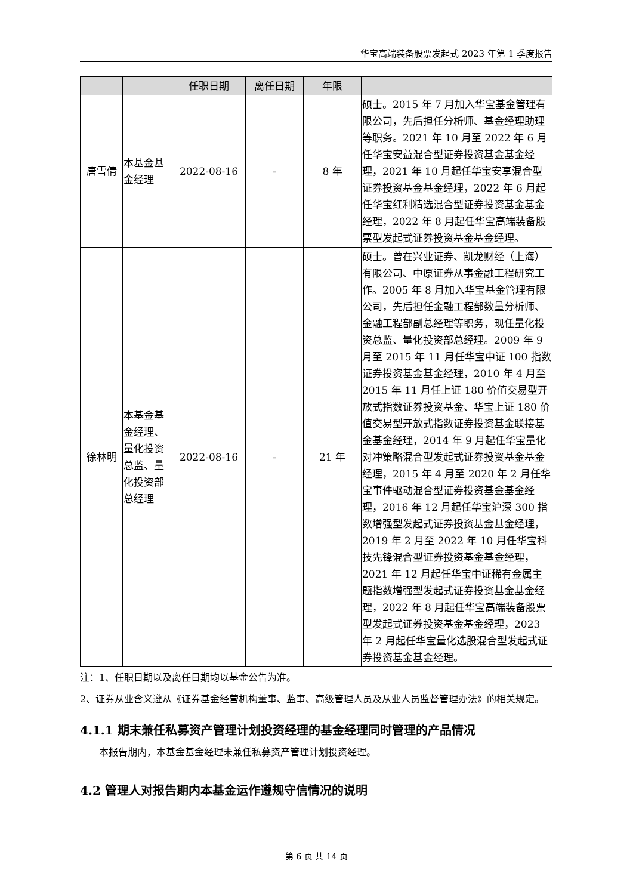华宝高端装备股票发起式 2023 年第 1 季度报告
| | | 任职日期 | 离任日期 | 年限 | |
| --- | --- | --- | --- | --- | --- |
| 唐雪倩 | 本基金基金经理 | 2022-08-16 | - | 8 年 | 硕士。2015 年 7 月加入华宝基金管理有限公司，先后担任分析师、基金经理助理等职务。2021 年 10 月至 2022 年 6 月任华宝安益混合型证券投资基金基金经理，2021 年 10 月起任华宝安享混合型证券投资基金基金经理，2022 年 6 月起任华宝红利精选混合型证券投资基金基金经理，2022 年 8 月起任华宝高端装备股票型发起式证券投资基金基金经理。 |
| 徐林明 | 本基金基金经理、量化投资总监、量化投资部总经理 | 2022-08-16 | - | 21 年 | 硕士。曾在兴业证券、凯龙财经（上海）有限公司、中原证券从事金融工程研究工作。2005 年 8 月加入华宝基金管理有限公司，先后担任金融工程部数量分析师、金融工程部副总经理等职务，现任量化投资总监、量化投资部总经理。2009 年 9 月至 2015 年 11 月任华宝中证 100 指数证券投资基金基金经理，2010 年 4 月至 2015 年 11 月任上证 180 价值交易型开放式指数证券投资基金、华宝上证 180 价值交易型开放式指数证券投资基金联接基金基金经理，2014 年 9 月起任华宝量化对冲策略混合型发起式证券投资基金基金经理，2015 年 4 月至 2020 年 2 月任华宝事件驱动混合型证券投资基金基金经理，2016 年 12 月起任华宝沪深 300 指数增强型发起式证券投资基金基金经理，2019 年 2 月至 2022 年 10 月任华宝科技先锋混合型证券投资基金基金经理，2021 年 12 月起任华宝中证稀有金属主题指数增强型发起式证券投资基金基金经理，2022 年 8 月起任华宝高端装备股票型发起式证券投资基金基金经理，2023 年 2 月起任华宝量化选股混合型发起式证券投资基金基金经理。 |
注：1、任职日期以及离任日期均以基金公告为准。
2、证券从业含义遵从《证券基金经营机构董事、监事、高级管理人员及从业人员监督管理办法》的相关规定。
4.1.1 期末兼任私募资产管理计划投资经理的基金经理同时管理的产品情况
本报告期内，本基金基金经理未兼任私募资产管理计划投资经理。
4.2 管理人对报告期内本基金运作遵规守信情况的说明
第 6 页 共 14 页